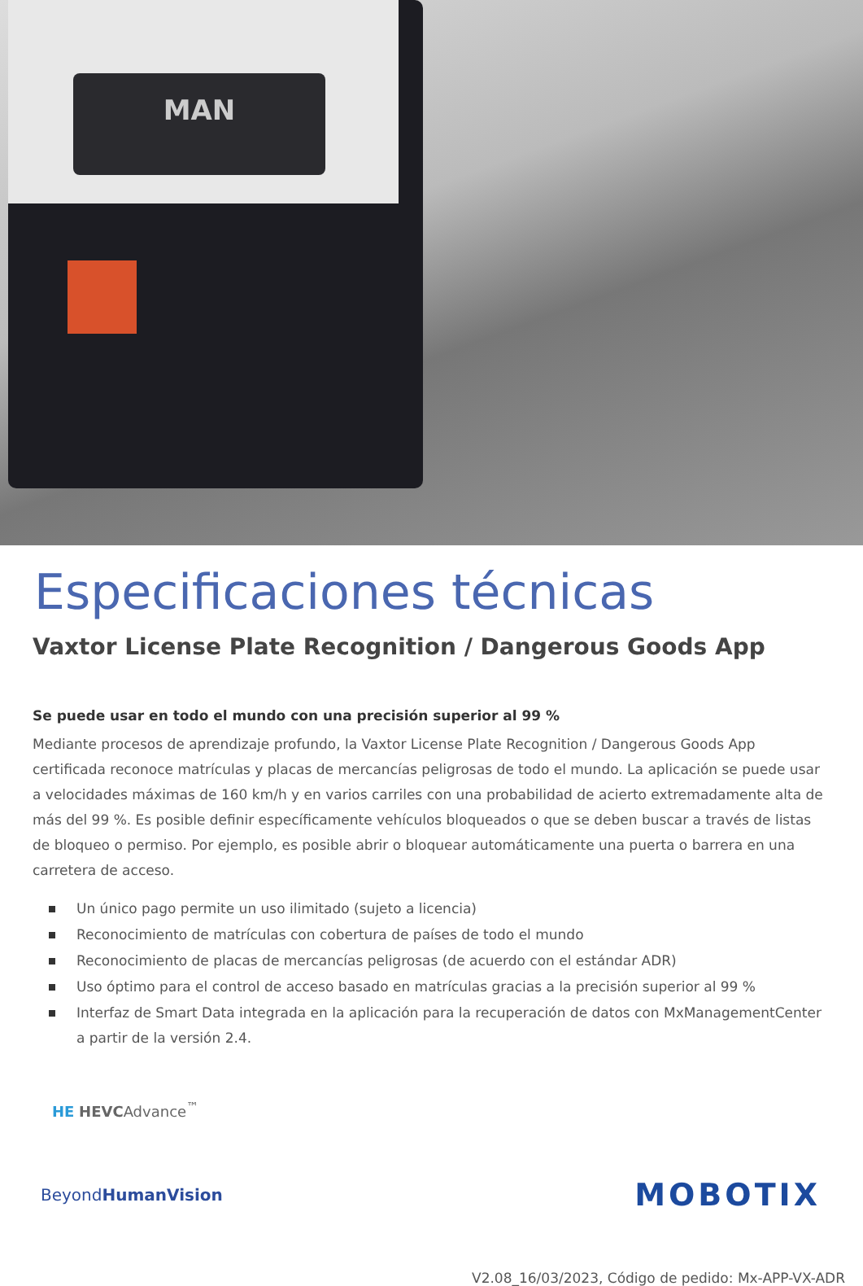MAN
Especificaciones técnicas
Vaxtor License Plate Recognition / Dangerous Goods App
Se puede usar en todo el mundo con una precisión superior al 99 %
Mediante procesos de aprendizaje profundo, la Vaxtor License Plate Recognition / Dangerous Goods App certificada reco­noce matrículas y placas de mercancías peligrosas de todo el mundo. La aplicación se puede usar a velocidades máxi­mas de 160 km/h y en varios carriles con una probabilidad de acierto extremadamente alta de más del 99 %. Es posible definir específicamente vehículos bloqueados o que se deben buscar a través de listas de bloqueo o permiso. Por ejem­plo, es posible abrir o bloquear automáticamente una puerta o barrera en una carretera de acceso.
Un único pago permite un uso ilimitado (sujeto a licencia)
Reconocimiento de matrículas con cobertura de países de todo el mundo
Reconocimiento de placas de mercancías peligrosas (de acuerdo con el estándar ADR)
Uso óptimo para el control de acceso basado en matrículas gracias a la precisión superior al 99 %
Interfaz de Smart Data integrada en la aplicación para la recuperación de datos con MxManagementCenter a par­tir de la versión 2.4.
HE HEVCAdvance<sup>™</sup>
BeyondHumanVision
MOBOTIX
V2.08_16/03/2023, Código de pedido: Mx-APP-VX-ADR